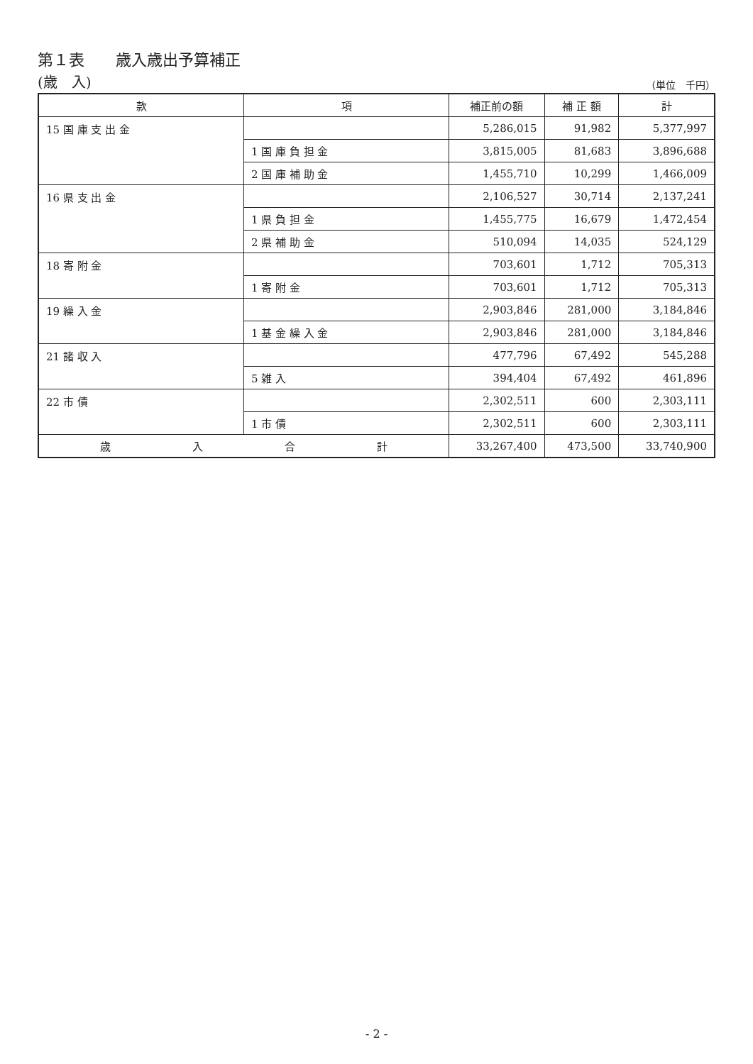第１表　　歳入歳出予算補正
(歳　入) （単位　千円）
| 款 | 項 | 補正前の額 | 補 正 額 | 計 |
| --- | --- | --- | --- | --- |
| 15 国 庫 支 出 金 | | 5,286,015 | 91,982 | 5,377,997 |
| | 1 国 庫 負 担 金 | 3,815,005 | 81,683 | 3,896,688 |
| | 2 国 庫 補 助 金 | 1,455,710 | 10,299 | 1,466,009 |
| 16 県 支 出 金 | | 2,106,527 | 30,714 | 2,137,241 |
| | 1 県 負 担 金 | 1,455,775 | 16,679 | 1,472,454 |
| | 2 県 補 助 金 | 510,094 | 14,035 | 524,129 |
| 18 寄 附 金 | | 703,601 | 1,712 | 705,313 |
| | 1 寄 附 金 | 703,601 | 1,712 | 705,313 |
| 19 繰 入 金 | | 2,903,846 | 281,000 | 3,184,846 |
| | 1 基 金 繰 入 金 | 2,903,846 | 281,000 | 3,184,846 |
| 21 諸 収 入 | | 477,796 | 67,492 | 545,288 |
| | 5 雑 入 | 394,404 | 67,492 | 461,896 |
| 22 市 債 | | 2,302,511 | 600 | 2,303,111 |
| | 1 市 債 | 2,302,511 | 600 | 2,303,111 |
| 歳 入 合 計 | | 33,267,400 | 473,500 | 33,740,900 |
- 2 -